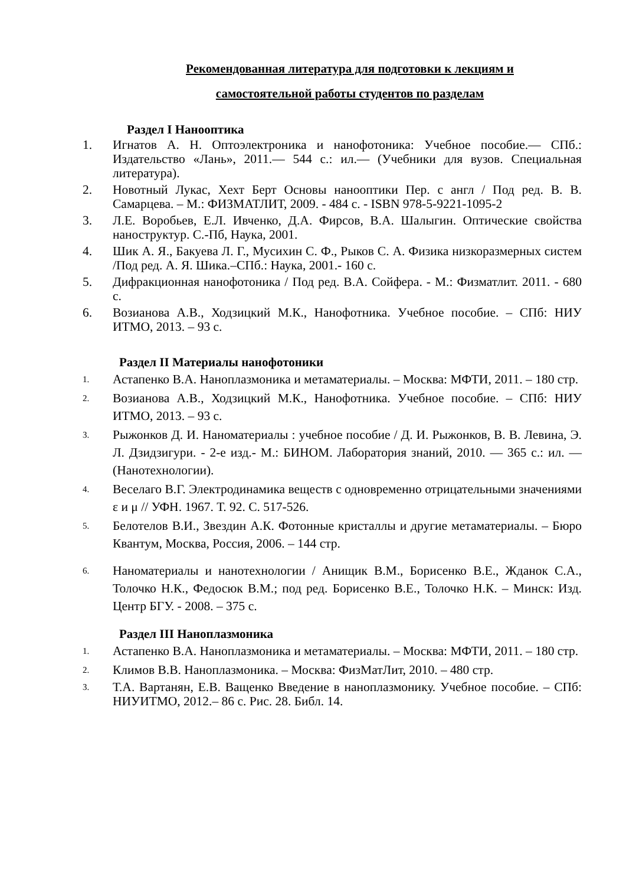Рекомендованная литература для подготовки к лекциям и
самостоятельной работы студентов по разделам
Раздел I Нанооптика
1. Игнатов А. Н. Оптоэлектроника и нанофотоника: Учебное пособие.— СПб.: Издательство «Лань», 2011.— 544 с.: ил.— (Учебники для вузов. Специальная литература).
2. Новотный Лукас, Хехт Берт Основы нанооптики Пер. с англ / Под ред. В. В. Самарцева. – М.: ФИЗМАТЛИТ, 2009. - 484 с. - ISBN 978-5-9221-1095-2
3. Л.Е. Воробьев, Е.Л. Ивченко, Д.А. Фирсов, В.А. Шалыгин. Оптические свойства наноструктур. С.-Пб, Наука, 2001.
4. Шик А. Я., Бакуева Л. Г., Мусихин С. Ф., Рыков С. А. Физика низкоразмерных систем /Под ред. А. Я. Шика.–СПб.: Наука, 2001.- 160 с.
5. Дифракционная нанофотоника / Под ред. В.А. Сойфера. - М.: Физматлит. 2011. - 680 с.
6. Возианова А.В., Ходзицкий М.К., Нанофотника. Учебное пособие. – СПб: НИУ ИТМО, 2013. – 93 с.
Раздел II Материалы нанофотоники
1. Астапенко В.А. Наноплазмоника и метаматериалы. – Москва: МФТИ, 2011. – 180 стр.
2. Возианова А.В., Ходзицкий М.К., Нанофотника. Учебное пособие. – СПб: НИУ ИТМО, 2013. – 93 с.
3. Рыжонков Д. И. Наноматериалы : учебное пособие / Д. И. Рыжонков, В. В. Левина, Э. Л. Дзидзигури. - 2-е изд.- М.: БИНОМ. Лаборатория знаний, 2010. — 365 с.: ил. — (Нанотехнологии).
4. Веселаго В.Г. Электродинамика веществ с одновременно отрицательными значениями ε и μ // УФН. 1967. Т. 92. С. 517-526.
5. Белотелов В.И., Звездин А.К. Фотонные кристаллы и другие метаматериалы. – Бюро Квантум, Москва, Россия, 2006. – 144 стр.
6. Наноматериалы и нанотехнологии / Анищик В.М., Борисенко В.Е., Жданок С.А., Толочко Н.К., Федосюк В.М.; под ред. Борисенко В.Е., Толочко Н.К. – Минск: Изд. Центр БГУ. - 2008. – 375 с.
Раздел III Наноплазмоника
1. Астапенко В.А. Наноплазмоника и метаматериалы. – Москва: МФТИ, 2011. – 180 стр.
2. Климов В.В. Наноплазмоника. – Москва: ФизМатЛит, 2010. – 480 стр.
3. Т.А. Вартанян, Е.В. Ващенко Введение в наноплазмонику. Учебное пособие. – СПб: НИУИТМО, 2012.– 86 с. Рис. 28. Библ. 14.